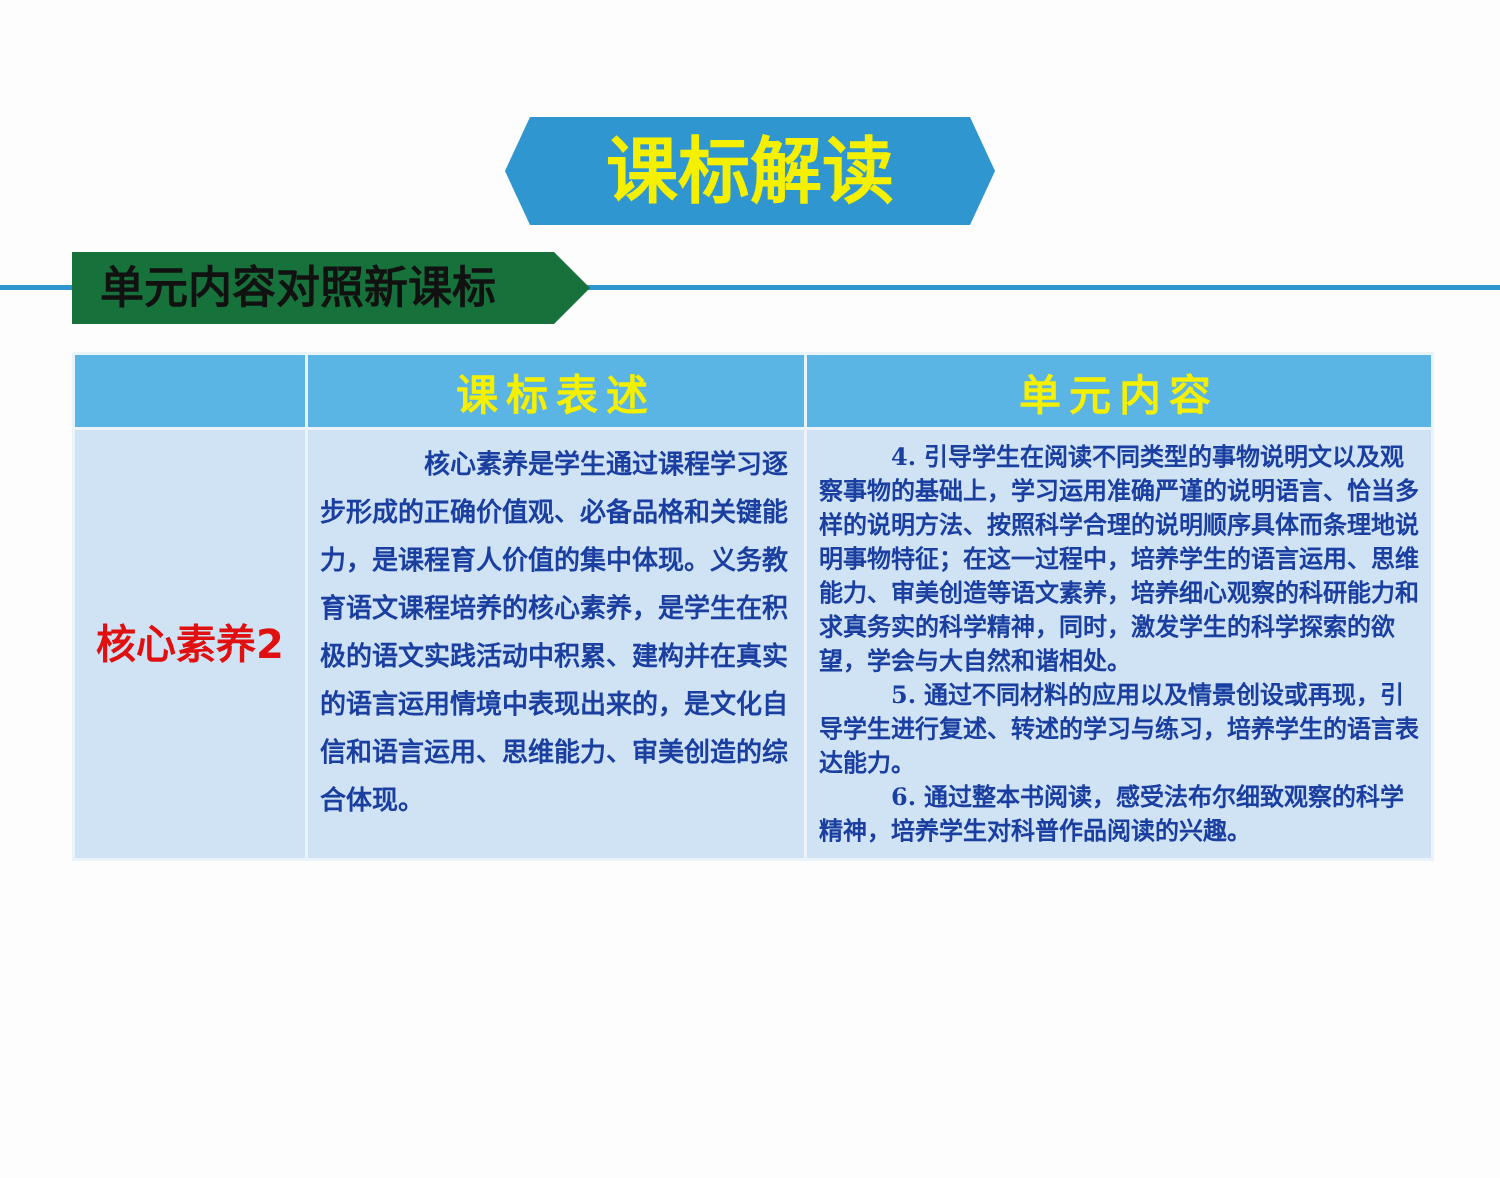课标解读
单元内容对照新课标
| | 课标表述 | 单元内容 |
| --- | --- | --- |
| 核心素养2 | 核心素养是学生通过课程学习逐步形成的正确价值观、必备品格和关键能力，是课程育人价值的集中体现。义务教育语文课程培养的核心素养，是学生在积极的语文实践活动中积累、建构并在真实的语言运用情境中表现出来的，是文化自信和语言运用、思维能力、审美创造的综合体现。 | 4. 引导学生在阅读不同类型的事物说明文以及观察事物的基础上，学习运用准确严谨的说明语言、恰当多样的说明方法、按照科学合理的说明顺序具体而条理地说明事物特征；在这一过程中，培养学生的语言运用、思维能力、审美创造等语文素养，培养细心观察的科研能力和求真务实的科学精神，同时，激发学生的科学探索的欲望，学会与大自然和谐相处。 5. 通过不同材料的应用以及情景创设或再现，引导学生进行复述、转述的学习与练习，培养学生的语言表达能力。 6. 通过整本书阅读，感受法布尔细致观察的科学精神，培养学生对科普作品阅读的兴趣。 |